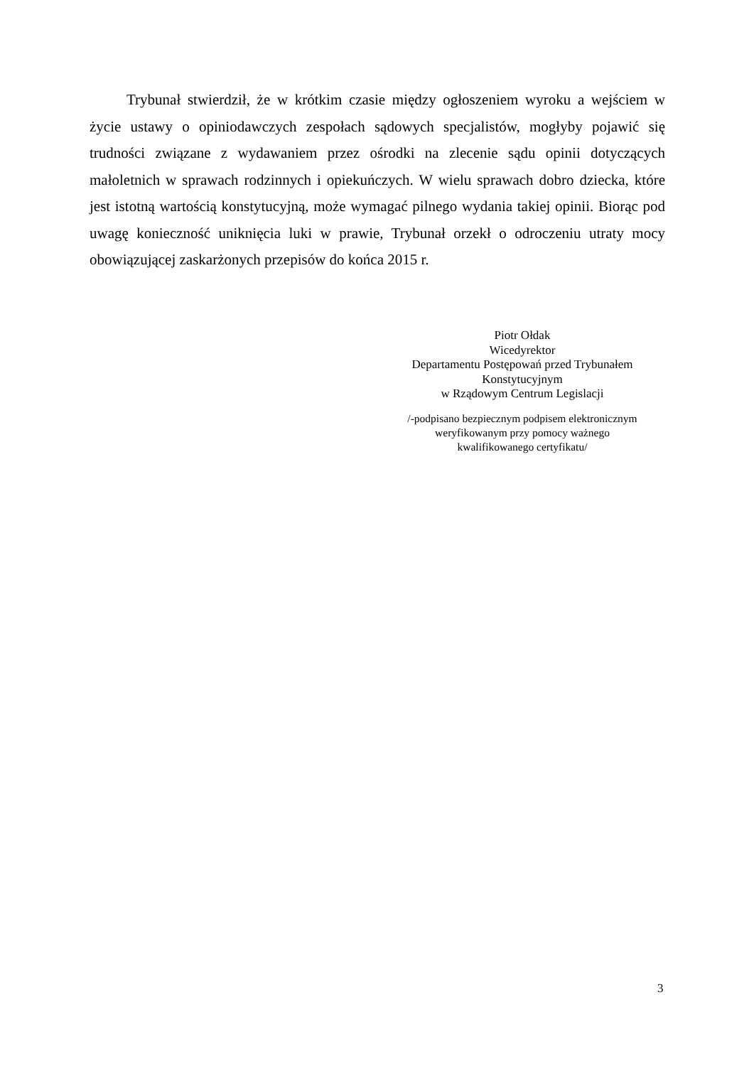Trybunał stwierdził, że w krótkim czasie między ogłoszeniem wyroku a wejściem w życie ustawy o opiniodawczych zespołach sądowych specjalistów, mogłyby pojawić się trudności związane z wydawaniem przez ośrodki na zlecenie sądu opinii dotyczących małoletnich w sprawach rodzinnych i opiekuńczych. W wielu sprawach dobro dziecka, które jest istotną wartością konstytucyjną, może wymagać pilnego wydania takiej opinii. Biorąc pod uwagę konieczność uniknięcia luki w prawie, Trybunał orzekł o odroczeniu utraty mocy obowiązującej zaskarżonych przepisów do końca 2015 r.
Piotr Ołdak
Wicedyrektor
Departamentu Postępowań przed Trybunałem
Konstytucyjnym
w Rządowym Centrum Legislacji
/-podpisano bezpiecznym podpisem elektronicznym
weryfikowanym przy pomocy ważnego
kwalifikowanego certyfikatu/
3